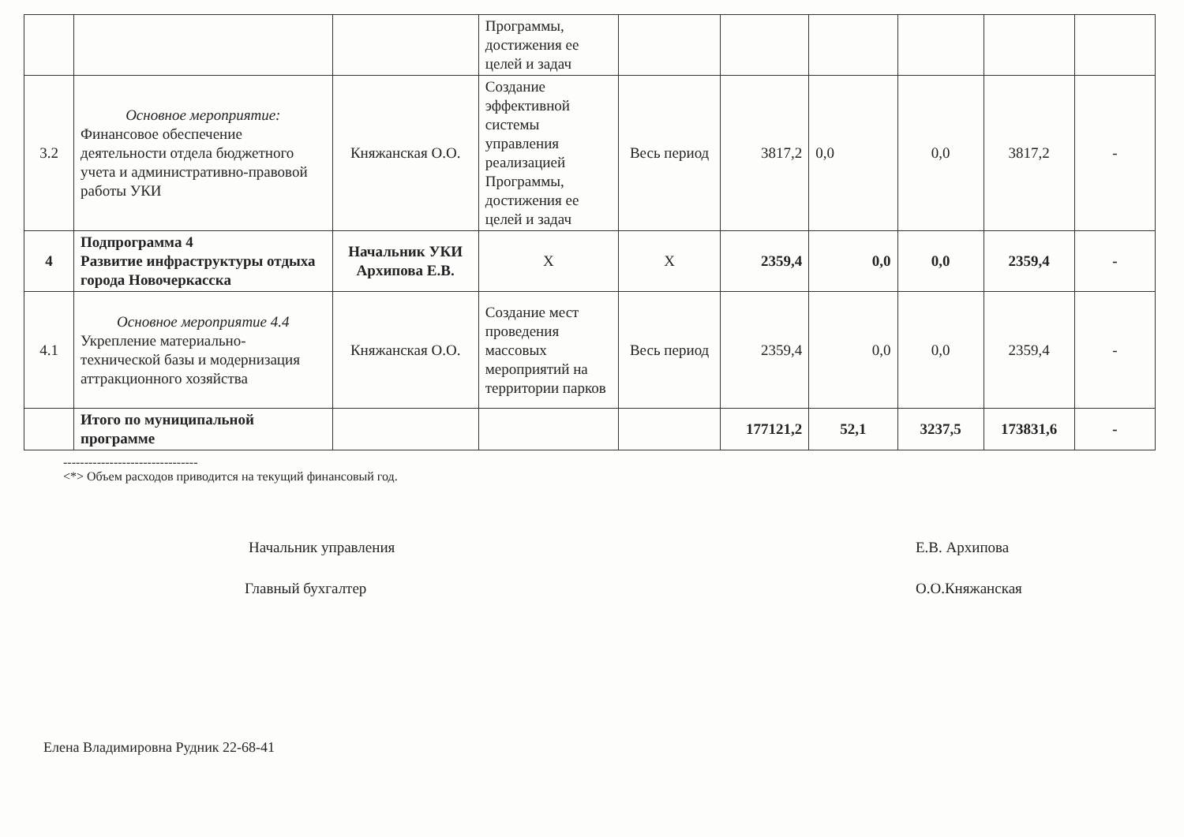| | | | Программы, достижения ее целей и задач | | | | | | |
| 3.2 | Основное мероприятие: Финансовое обеспечение деятельности отдела бюджетного учета и административно-правовой работы УКИ | Княжанская О.О. | Создание эффективной системы управления реализацией Программы, достижения ее целей и задач | Весь период | 3817,2 | 0,0 | 0,0 | 3817,2 | - |
| 4 | Подпрограмма 4 Развитие инфраструктуры отдыха города Новочеркасска | Начальник УКИ Архипова Е.В. | Х | Х | 2359,4 | 0,0 | 0,0 | 2359,4 | - |
| 4.1 | Основное мероприятие 4.4 Укрепление материально-технической базы и модернизация аттракционного хозяйства | Княжанская О.О. | Создание мест проведения массовых мероприятий на территории парков | Весь период | 2359,4 | 0,0 | 0,0 | 2359,4 | - |
| | Итого по муниципальной программе | | | | 177121,2 | 52,1 | 3237,5 | 173831,6 | - |
--------------------------------
<*> Объем расходов приводится на текущий финансовый год.
Начальник управления Е.В. Архипова
Главный бухгалтер О.О.Княжанская
Елена Владимировна Рудник 22-68-41